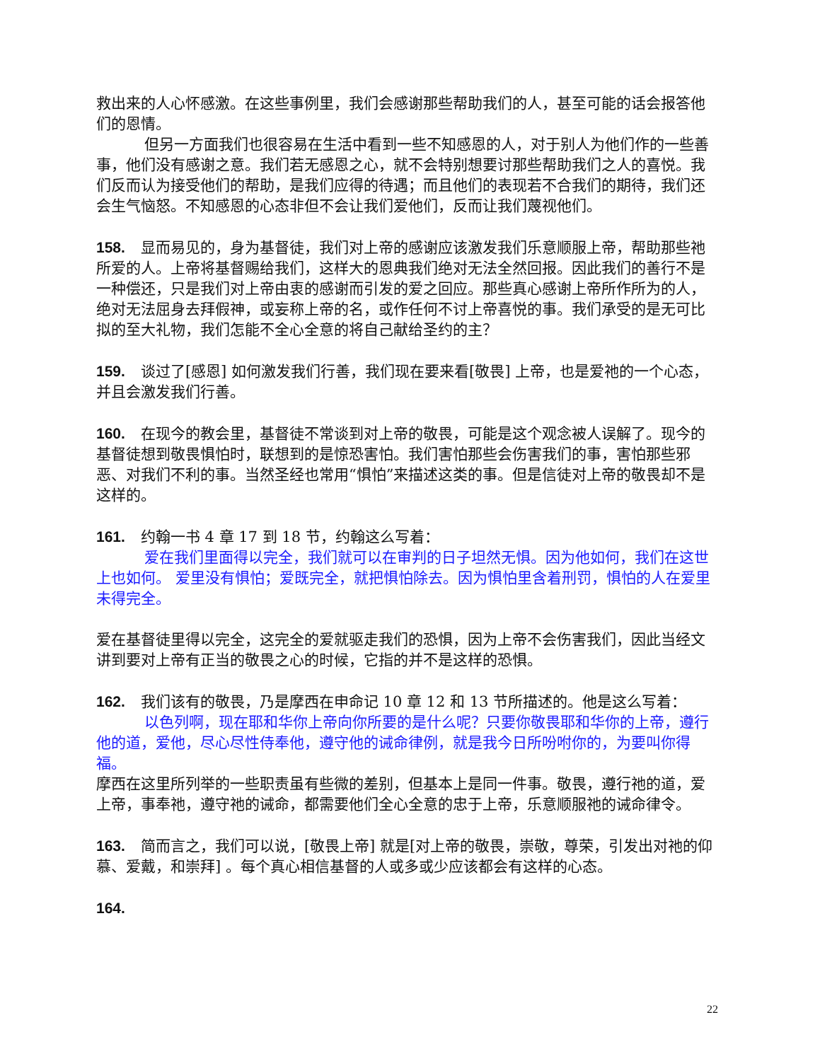救出来的人心怀感激。在这些事例里，我们会感谢那些帮助我们的人，甚至可能的话会报答他们的恩情。
但另一方面我们也很容易在生活中看到一些不知感恩的人，对于别人为他们作的一些善事，他们没有感谢之意。我们若无感恩之心，就不会特别想要讨那些帮助我们之人的喜悦。我们反而认为接受他们的帮助，是我们应得的待遇；而且他们的表现若不合我们的期待，我们还会生气恼怒。不知感恩的心态非但不会让我们爱他们，反而让我们蔑视他们。
158. 显而易见的，身为基督徒，我们对上帝的感谢应该激发我们乐意顺服上帝，帮助那些祂所爱的人。上帝将基督赐给我们，这样大的恩典我们绝对无法全然回报。因此我们的善行不是一种偿还，只是我们对上帝由衷的感谢而引发的爱之回应。那些真心感谢上帝所作所为的人，绝对无法屈身去拜假神，或妄称上帝的名，或作任何不讨上帝喜悦的事。我们承受的是无可比拟的至大礼物，我们怎能不全心全意的将自己献给圣约的主？
159. 谈过了[感恩] 如何激发我们行善，我们现在要来看[敬畏] 上帝，也是爱祂的一个心态，并且会激发我们行善。
160. 在现今的教会里，基督徒不常谈到对上帝的敬畏，可能是这个观念被人误解了。现今的基督徒想到敬畏惧怕时，联想到的是惊恐害怕。我们害怕那些会伤害我们的事，害怕那些邪恶、对我们不利的事。当然圣经也常用“惧怕”来描述这类的事。但是信徒对上帝的敬畏却不是这样的。
161. 约翰一书 4 章 17 到 18 节，约翰这么写着：
爱在我们里面得以完全，我们就可以在审判的日子坦然无惧。因为他如何，我们在这世上也如何。 爱里没有惧怕；爱既完全，就把惧怕除去。因为惧怕里含着刑罚，惧怕的人在爱里未得完全。
爱在基督徒里得以完全，这完全的爱就驱走我们的恐惧，因为上帝不会伤害我们，因此当经文讲到要对上帝有正当的敬畏之心的时候，它指的并不是这样的恐惧。
162. 我们该有的敬畏，乃是摩西在申命记 10 章 12 和 13 节所描述的。他是这么写着：
以色列啊，现在耶和华你上帝向你所要的是什么呢？只要你敬畏耶和华你的上帝，遵行他的道，爱他，尽心尽性侍奉他，遵守他的诫命律例，就是我今日所吩咐你的，为要叫你得福。
摩西在这里所列举的一些职责虽有些微的差别，但基本上是同一件事。敬畏，遵行祂的道，爱上帝，事奉祂，遵守祂的诫命，都需要他们全心全意的忠于上帝，乐意顺服祂的诫命律令。
163. 简而言之，我们可以说，[敬畏上帝] 就是[对上帝的敬畏，崇敬，尊荣，引发出对祂的仰慕、爱戴，和崇拜] 。每个真心相信基督的人或多或少应该都会有这样的心态。
164.
22